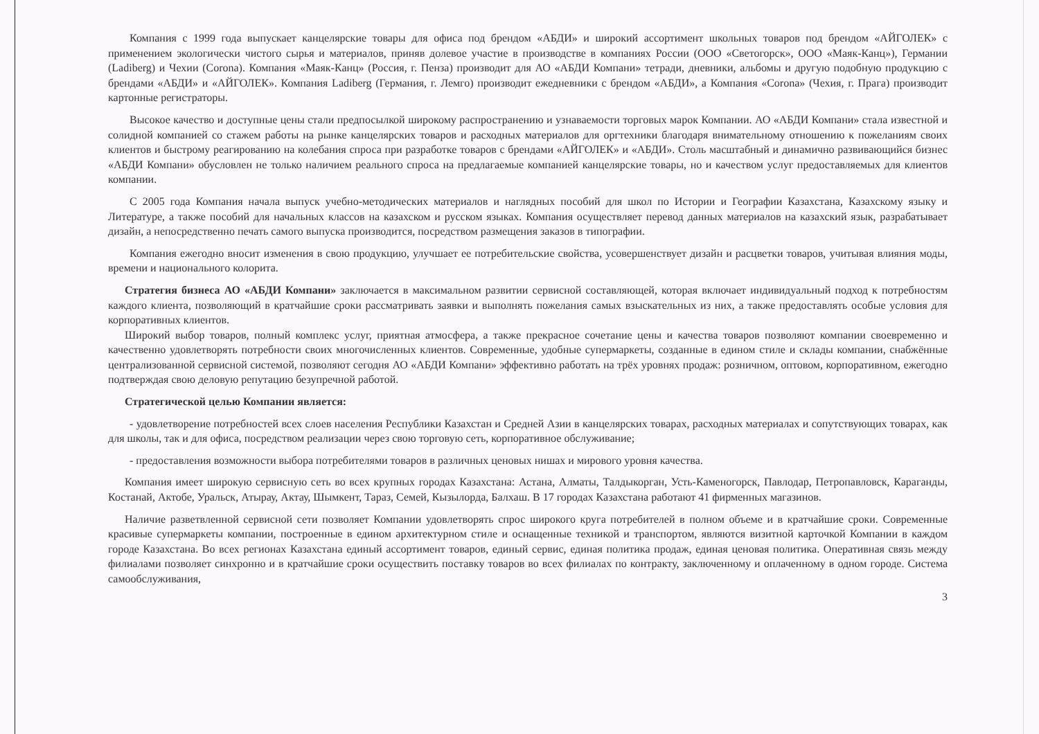Компания с 1999 года выпускает канцелярские товары для офиса под брендом «АБДИ» и широкий ассортимент школьных товаров под брендом «АЙГОЛЕК» с применением экологически чистого сырья и материалов, приняв долевое участие в производстве в компаниях России (ООО «Светогорск», ООО «Маяк-Канц»), Германии (Ladiberg) и Чехии (Corona). Компания «Маяк-Канц» (Россия, г. Пенза) производит для АО «АБДИ Компани» тетради, дневники, альбомы и другую подобную продукцию с брендами «АБДИ» и «АЙГОЛЕК». Компания Ladiberg (Германия, г. Лемго) производит ежедневники с брендом «АБДИ», а Компания «Corona» (Чехия, г. Прага) производит картонные регистраторы.
Высокое качество и доступные цены стали предпосылкой широкому распространению и узнаваемости торговых марок Компании. АО «АБДИ Компани» стала известной и солидной компанией со стажем работы на рынке канцелярских товаров и расходных материалов для оргтехники благодаря внимательному отношению к пожеланиям своих клиентов и быстрому реагированию на колебания спроса при разработке товаров с брендами «АЙГОЛЕК» и «АБДИ». Столь масштабный и динамично развивающийся бизнес «АБДИ Компани» обусловлен не только наличием реального спроса на предлагаемые компанией канцелярские товары, но и качеством услуг предоставляемых для клиентов компании.
С 2005 года Компания начала выпуск учебно-методических материалов и наглядных пособий для школ по Истории и Географии Казахстана, Казахскому языку и Литературе, а также пособий для начальных классов на казахском и русском языках. Компания осуществляет перевод данных материалов на казахский язык, разрабатывает дизайн, а непосредственно печать самого выпуска производится, посредством размещения заказов в типографии.
Компания ежегодно вносит изменения в свою продукцию, улучшает ее потребительские свойства, усовершенствует дизайн и расцветки товаров, учитывая влияния моды, времени и национального колорита.
Стратегия бизнеса АО «АБДИ Компани» заключается в максимальном развитии сервисной составляющей, которая включает индивидуальный подход к потребностям каждого клиента, позволяющий в кратчайшие сроки рассматривать заявки и выполнять пожелания самых взыскательных из них, а также предоставлять особые условия для корпоративных клиентов.
Широкий выбор товаров, полный комплекс услуг, приятная атмосфера, а также прекрасное сочетание цены и качества товаров позволяют компании своевременно и качественно удовлетворять потребности своих многочисленных клиентов. Современные, удобные супермаркеты, созданные в едином стиле и склады компании, снабжённые централизованной сервисной системой, позволяют сегодня АО «АБДИ Компани» эффективно работать на трёх уровнях продаж: розничном, оптовом, корпоративном, ежегодно подтверждая свою деловую репутацию безупречной работой.
Стратегической целью Компании является:
- удовлетворение потребностей всех слоев населения Республики Казахстан и Средней Азии в канцелярских товарах, расходных материалах и сопутствующих товарах, как для школы, так и для офиса, посредством реализации через свою торговую сеть, корпоративное обслуживание;
- предоставления возможности выбора потребителями товаров в различных ценовых нишах и мирового уровня качества.
Компания имеет широкую сервисную сеть во всех крупных городах Казахстана: Астана, Алматы, Талдыкорган, Усть-Каменогорск, Павлодар, Петропавловск, Караганды, Костанай, Актобе, Уральск, Атырау, Актау, Шымкент, Тараз, Семей, Кызылорда, Балхаш. В 17 городах Казахстана работают 41 фирменных магазинов.
Наличие разветвленной сервисной сети позволяет Компании удовлетворять спрос широкого круга потребителей в полном объеме и в кратчайшие сроки. Современные красивые супермаркеты компании, построенные в едином архитектурном стиле и оснащенные техникой и транспортом, являются визитной карточкой Компании в каждом городе Казахстана. Во всех регионах Казахстана единый ассортимент товаров, единый сервис, единая политика продаж, единая ценовая политика. Оперативная связь между филиалами позволяет синхронно и в кратчайшие сроки осуществить поставку товаров во всех филиалах по контракту, заключенному и оплаченному в одном городе. Система самообслуживания,
3